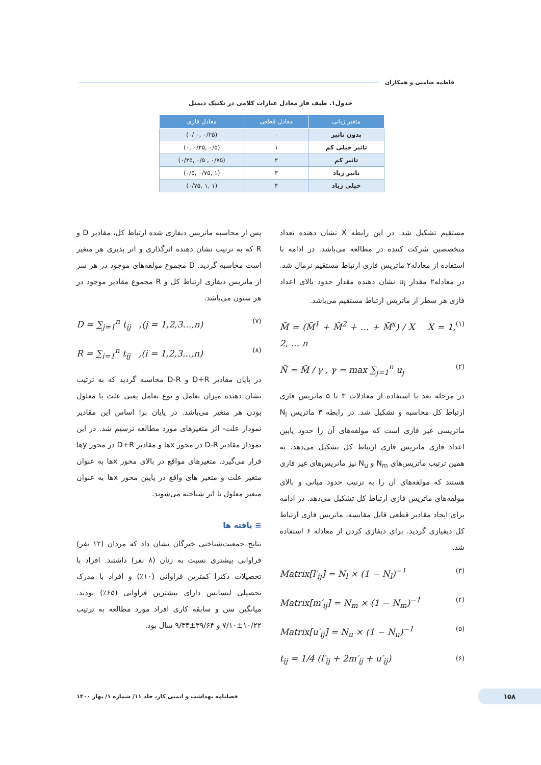فاطمه ضامنی و همکاران
جدول۱. طیف فاز معادل عبارات کلامی در تکنیک دیمتل
| متغیر زبانی | معادل قطعی | معادل فازی |
| --- | --- | --- |
| بدون تاثیر | ۰ | (۰/۲۵ ,۰ /۰) |
| تاثیر خیلی کم | ۱ | (۰/۵ ,۰/۲۵ ,۰) |
| تاثیر کم | ۲ | (۰/۷۵ , ۰/۵ ,۰/۲۵) |
| تاثیر زیاد | ۳ | (۱ ,۰/۷۵ ,۰/۵) |
| خیلی زیاد | ۴ | (۱ ,۱ ,۰/۷۵) |
مستقیم تشکیل شد. در این رابطه X نشان دهنده تعداد متخصصین شرکت کننده در مطالعه می‌باشد. در ادامه با استفاده از معادله۲ ماتریس فازی ارتباط مستقیم نرمال شد. در معادله۲ مقدار u<sub>i</sub> نشان دهنده مقدار حدود بالای اعداد فازی هر سطر از ماتریس ارتباط مستقیم می‌باشد.
M̃ = (M̃<sup>1</sup> + M̃<sup>2</sup> + … + M̃<sup>x</sup>) / X X = 1, 2, … n (۱)
Ñ = M̃ / γ , γ = max ∑<sub>j=1</sub><sup>n</sup> u<sub>j</sub> (۲)
در مرحله بعد با استفاده از معادلات ۳ تا ۵ ماتریس فازی ارتباط کل محاسبه و تشکیل شد. در رابطه ۳ ماتریس N<sub>l</sub> ماتریسی غیر فازی است که مولفه‌های آن را حدود پایین اعداد فازی ماتریس فازی ارتباط کل تشکیل می‌دهد. به همین ترتیب ماتریس‌های N<sub>m</sub> و N<sub>u</sub> نیز ماتریس‌های غیر فازی هستند که مولفه‌های آن را به ترتیب حدود میانی و بالای مولفه‌های ماتریس فازی ارتباط کل تشکیل می‌دهد. در ادامه برای ایجاد مقادیر قطعی قابل مقایسه، ماتریس فازی ارتباط کل دیفیازی گردید. برای دیفازی کردن از معادله ۶ استفاده شد.
Matrix[l′<sub>ij</sub>] = N<sub>l</sub> × (1 − N<sub>l</sub>)<sup>−1</sup> (۳)
Matrix[m′<sub>ij</sub>] = N<sub>m</sub> × (1 − N<sub>m</sub>)<sup>−1</sup> (۴)
Matrix[u′<sub>ij</sub>] = N<sub>u</sub> × (1 − N<sub>u</sub>)<sup>−1</sup> (۵)
t<sub>ij</sub> = 1/4 (l′<sub>ij</sub> + 2m′<sub>ij</sub> + u′<sub>ij</sub>) (۶)
پس از محاسبه ماتریس دیفازی شده ارتباط کل، مقادیر D و R که به ترتیب نشان دهنده اثرگذاری و اثر پذیری هر متغیر است محاسبه گردید. D مجموع مولفه‌های موجود در هر سر از ماتریس دیفازی ارتباط کل و R مجموع مقادیر موجود در هر ستون می‌باشد.
D = ∑<sub>j=1</sub><sup>n</sup> t<sub>ij</sub> ,(j = 1,2,3…,n) (۷)
R = ∑<sub>i=1</sub><sup>n</sup> t<sub>ij</sub> ,(i = 1,2,3…,n) (۸)
در پایان مقادیر D+R و D-R محاسبه گردید که به ترتیب نشان دهنده میزان تعامل و نوع تعامل یعنی علت یا معلول بودن هر متغیر می‌باشد. در پایان برا اساس این مقادیر نمودار علت- اثر متغیرهای مورد مطالعه ترسیم شد. در این نمودار مقادیر D-R در محور xها و مقادیر D+R در محور yها قرار می‌گیرد. متغیرهای مواقع در بالای محور xها به عنوان متغیر علت و متغیر های واقع در پایین محور xها به عنوان متغیر معلول یا اثر شناخته می‌شوند.
≡ یافته ها
نتایج جمعیت‌شناختی خبرگان نشان داد که مردان (۱۲ نفر) فراوانی بیشتری نسبت به زنان (۸ نفر) داشتند. افراد با تحصیلات دکترا کمترین فراوانی (۱۰٪) و افراد با مدرک تحصیلی لیسانس دارای بیشترین فراوانی (۶۵٪) بودند. میانگین سن و سابقه کاری افراد مورد مطالعه به ترتیب ۱۰/۲۲±۷/۱۰ و ۳۹/۶۴±۹/۳۴ سال بود.
۱۵۸ فصلنامه بهداشت و ایمنی کار، جلد ۱۱/ شماره ۱/ بهار ۱۴۰۰